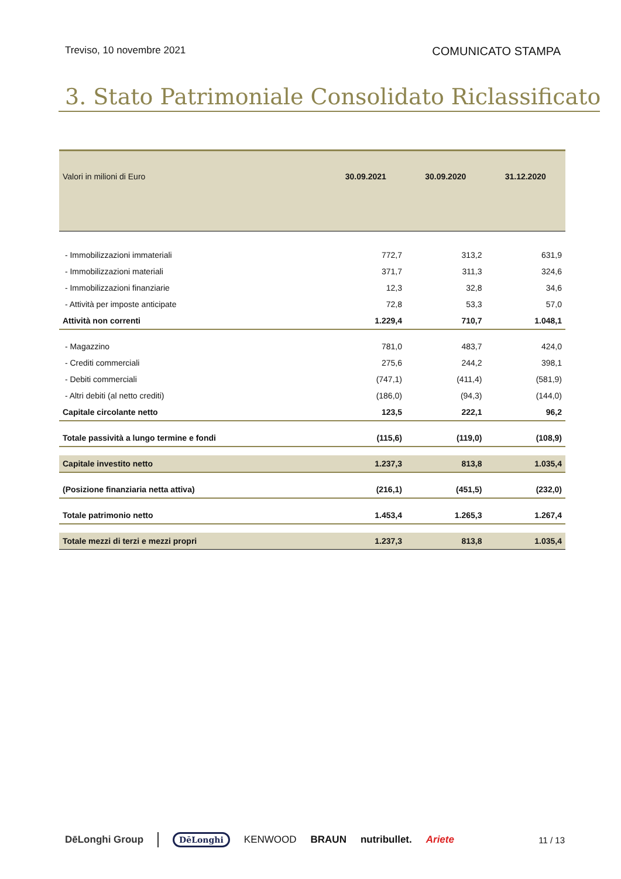Treviso, 10 novembre 2021 COMUNICATO STAMPA
3. Stato Patrimoniale Consolidato Riclassificato
| Valori in milioni di Euro | 30.09.2021 | 30.09.2020 | 31.12.2020 |
| --- | --- | --- | --- |
| - Immobilizzazioni immateriali | 772,7 | 313,2 | 631,9 |
| - Immobilizzazioni materiali | 371,7 | 311,3 | 324,6 |
| - Immobilizzazioni finanziarie | 12,3 | 32,8 | 34,6 |
| - Attività per imposte anticipate | 72,8 | 53,3 | 57,0 |
| Attività non correnti | 1.229,4 | 710,7 | 1.048,1 |
| - Magazzino | 781,0 | 483,7 | 424,0 |
| - Crediti commerciali | 275,6 | 244,2 | 398,1 |
| - Debiti commerciali | (747,1) | (411,4) | (581,9) |
| - Altri debiti (al netto crediti) | (186,0) | (94,3) | (144,0) |
| Capitale circolante netto | 123,5 | 222,1 | 96,2 |
| Totale passività a lungo termine e fondi | (115,6) | (119,0) | (108,9) |
| Capitale investito netto | 1.237,3 | 813,8 | 1.035,4 |
| (Posizione finanziaria netta attiva) | (216,1) | (451,5) | (232,0) |
| Totale patrimonio netto | 1.453,4 | 1.265,3 | 1.267,4 |
| Totale mezzi di terzi e mezzi propri | 1.237,3 | 813,8 | 1.035,4 |
DēLonghi Group DēLonghi KENWOOD BRAUN nutribullet. Ariete 11 / 13